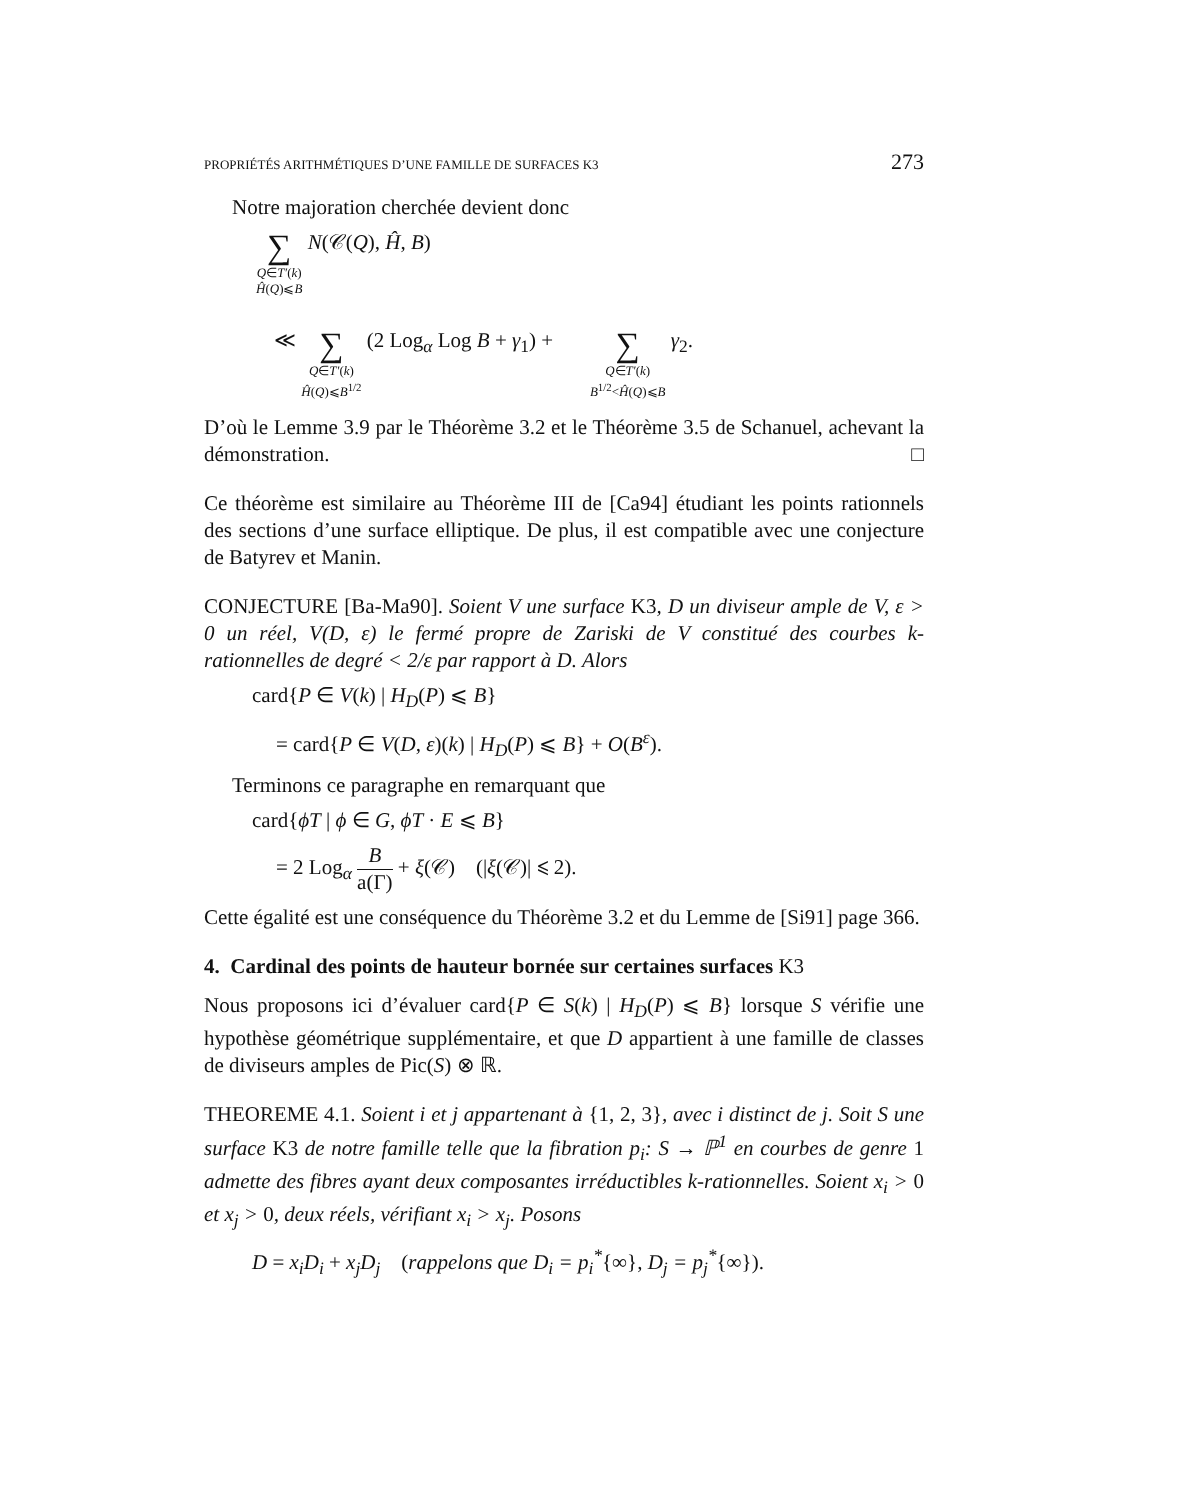PROPRIÉTÉS ARITHMÉTIQUES D’UNE FAMILLE DE SURFACES K3 273
Notre majoration cherchée devient donc
∑
Q∈T′(k)
Ĥ(Q)⩽B N(𝒞(Q), Ĥ, B)
≪ ∑
Q∈T′(k)
Ĥ(Q)⩽B<sup>1/2</sup> (2 Log<sub>α</sub> Log B + γ<sub>1</sub>) + ∑
Q∈T′(k)
B<sup>1/2</sup><Ĥ(Q)⩽B γ<sub>2</sub>.
D’où le Lemme 3.9 par le Théorème 3.2 et le Théorème 3.5 de Schanuel, achevant la démonstration. □
Ce théorème est similaire au Théorème III de [Ca94] étudiant les points rationnels des sections d’une surface elliptique. De plus, il est compatible avec une conjecture de Batyrev et Manin.
CONJECTURE [Ba-Ma90]. Soient V une surface K3, D un diviseur ample de V, ε > 0 un réel, V(D, ε) le fermé propre de Zariski de V constitué des courbes k-rationnelles de degré < 2/ε par rapport à D. Alors
card{P ∈ V(k) | H<sub>D</sub>(P) ⩽ B}
= card{P ∈ V(D, ε)(k) | H<sub>D</sub>(P) ⩽ B} + O(B<sup>ε</sup>).
Terminons ce paragraphe en remarquant que
card{ϕT | ϕ ∈ G, ϕT · E ⩽ B}
= 2 Log<sub>α</sub> B
a(Γ) + ξ(𝒞) (|ξ(𝒞)| ⩽ 2).
Cette égalité est une conséquence du Théorème 3.2 et du Lemme de [Si91] page 366.
4. Cardinal des points de hauteur bornée sur certaines surfaces K3
Nous proposons ici d’évaluer card{P ∈ S(k) | H<sub>D</sub>(P) ⩽ B} lorsque S vérifie une hypothèse géométrique supplémentaire, et que D appartient à une famille de classes de diviseurs amples de Pic(S) ⊗ ℝ.
THEOREME 4.1. Soient i et j appartenant à {1, 2, 3}, avec i distinct de j. Soit S une surface K3 de notre famille telle que la fibration p<sub>i</sub>: S → ℙ<sup>1</sup> en courbes de genre 1 admette des fibres ayant deux composantes irréductibles k-rationnelles. Soient x<sub>i</sub> > 0 et x<sub>j</sub> > 0, deux réels, vérifiant x<sub>i</sub> > x<sub>j</sub>. Posons
D = x<sub>i</sub>D<sub>i</sub> + x<sub>j</sub>D<sub>j</sub> (rappelons que D<sub>i</sub> = p<sub>i</sub><sup>*</sup>{∞}, D<sub>j</sub> = p<sub>j</sub><sup>*</sup>{∞}).